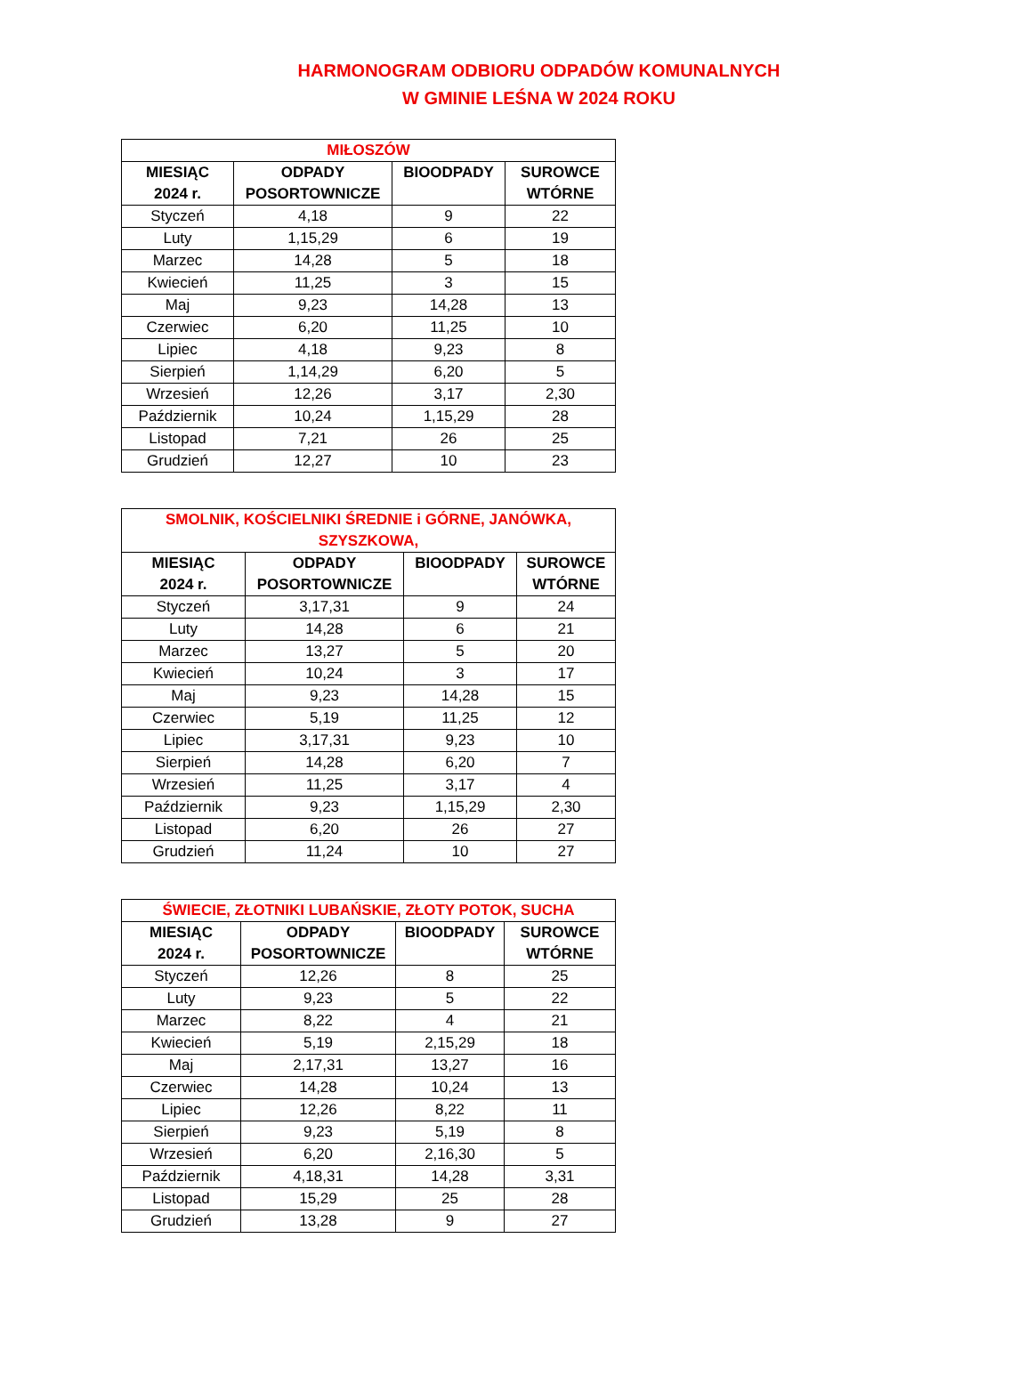HARMONOGRAM ODBIORU ODPADÓW KOMUNALNYCH
W GMINIE LEŚNA W 2024 ROKU
| MIŁOSZÓW | | | |
| --- | --- | --- | --- |
| MIESIĄC 2024 r. | ODPADY POSORTOWNICZE | BIOODPADY | SUROWCE WTÓRNE |
| Styczeń | 4,18 | 9 | 22 |
| Luty | 1,15,29 | 6 | 19 |
| Marzec | 14,28 | 5 | 18 |
| Kwiecień | 11,25 | 3 | 15 |
| Maj | 9,23 | 14,28 | 13 |
| Czerwiec | 6,20 | 11,25 | 10 |
| Lipiec | 4,18 | 9,23 | 8 |
| Sierpień | 1,14,29 | 6,20 | 5 |
| Wrzesień | 12,26 | 3,17 | 2,30 |
| Październik | 10,24 | 1,15,29 | 28 |
| Listopad | 7,21 | 26 | 25 |
| Grudzień | 12,27 | 10 | 23 |
| SMOLNIK, KOŚCIELNIKI ŚREDNIE i GÓRNE, JANÓWKA, SZYSZKOWA, | | | |
| --- | --- | --- | --- |
| MIESIĄC 2024 r. | ODPADY POSORTOWNICZE | BIOODPADY | SUROWCE WTÓRNE |
| Styczeń | 3,17,31 | 9 | 24 |
| Luty | 14,28 | 6 | 21 |
| Marzec | 13,27 | 5 | 20 |
| Kwiecień | 10,24 | 3 | 17 |
| Maj | 9,23 | 14,28 | 15 |
| Czerwiec | 5,19 | 11,25 | 12 |
| Lipiec | 3,17,31 | 9,23 | 10 |
| Sierpień | 14,28 | 6,20 | 7 |
| Wrzesień | 11,25 | 3,17 | 4 |
| Październik | 9,23 | 1,15,29 | 2,30 |
| Listopad | 6,20 | 26 | 27 |
| Grudzień | 11,24 | 10 | 27 |
| ŚWIECIE, ZŁOTNIKI LUBAŃSKIE, ZŁOTY POTOK, SUCHA | | | |
| --- | --- | --- | --- |
| MIESIĄC 2024 r. | ODPADY POSORTOWNICZE | BIOODPADY | SUROWCE WTÓRNE |
| Styczeń | 12,26 | 8 | 25 |
| Luty | 9,23 | 5 | 22 |
| Marzec | 8,22 | 4 | 21 |
| Kwiecień | 5,19 | 2,15,29 | 18 |
| Maj | 2,17,31 | 13,27 | 16 |
| Czerwiec | 14,28 | 10,24 | 13 |
| Lipiec | 12,26 | 8,22 | 11 |
| Sierpień | 9,23 | 5,19 | 8 |
| Wrzesień | 6,20 | 2,16,30 | 5 |
| Październik | 4,18,31 | 14,28 | 3,31 |
| Listopad | 15,29 | 25 | 28 |
| Grudzień | 13,28 | 9 | 27 |